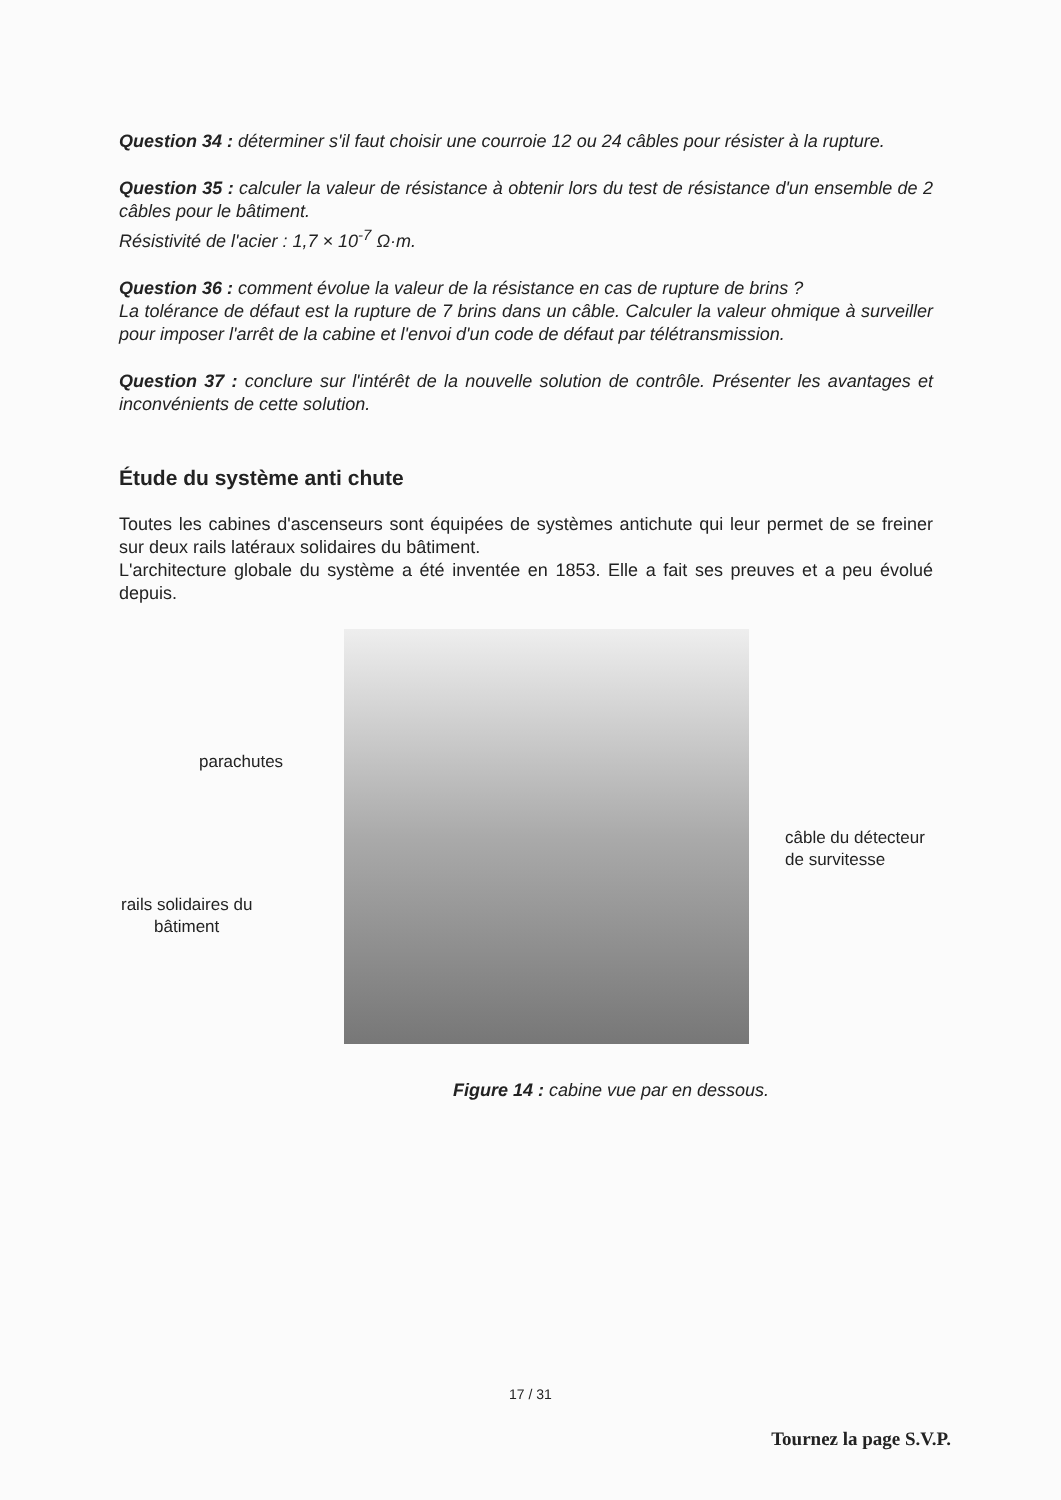Question 34 : déterminer s'il faut choisir une courroie 12 ou 24 câbles pour résister à la rupture.
Question 35 : calculer la valeur de résistance à obtenir lors du test de résistance d'un ensemble de 2 câbles pour le bâtiment.
Résistivité de l'acier : 1,7 × 10<sup>-7</sup> Ω·m.
Question 36 : comment évolue la valeur de la résistance en cas de rupture de brins ?
La tolérance de défaut est la rupture de 7 brins dans un câble. Calculer la valeur ohmique à surveiller pour imposer l'arrêt de la cabine et l'envoi d'un code de défaut par télétransmission.
Question 37 : conclure sur l'intérêt de la nouvelle solution de contrôle. Présenter les avantages et inconvénients de cette solution.
Étude du système anti chute
Toutes les cabines d'ascenseurs sont équipées de systèmes antichute qui leur permet de se freiner sur deux rails latéraux solidaires du bâtiment.
L'architecture globale du système a été inventée en 1853. Elle a fait ses preuves et a peu évolué depuis.
parachutes
câble du détecteur
de survitesse
rails solidaires du
bâtiment
Figure 14 : cabine vue par en dessous.
17 / 31
Tournez la page S.V.P.